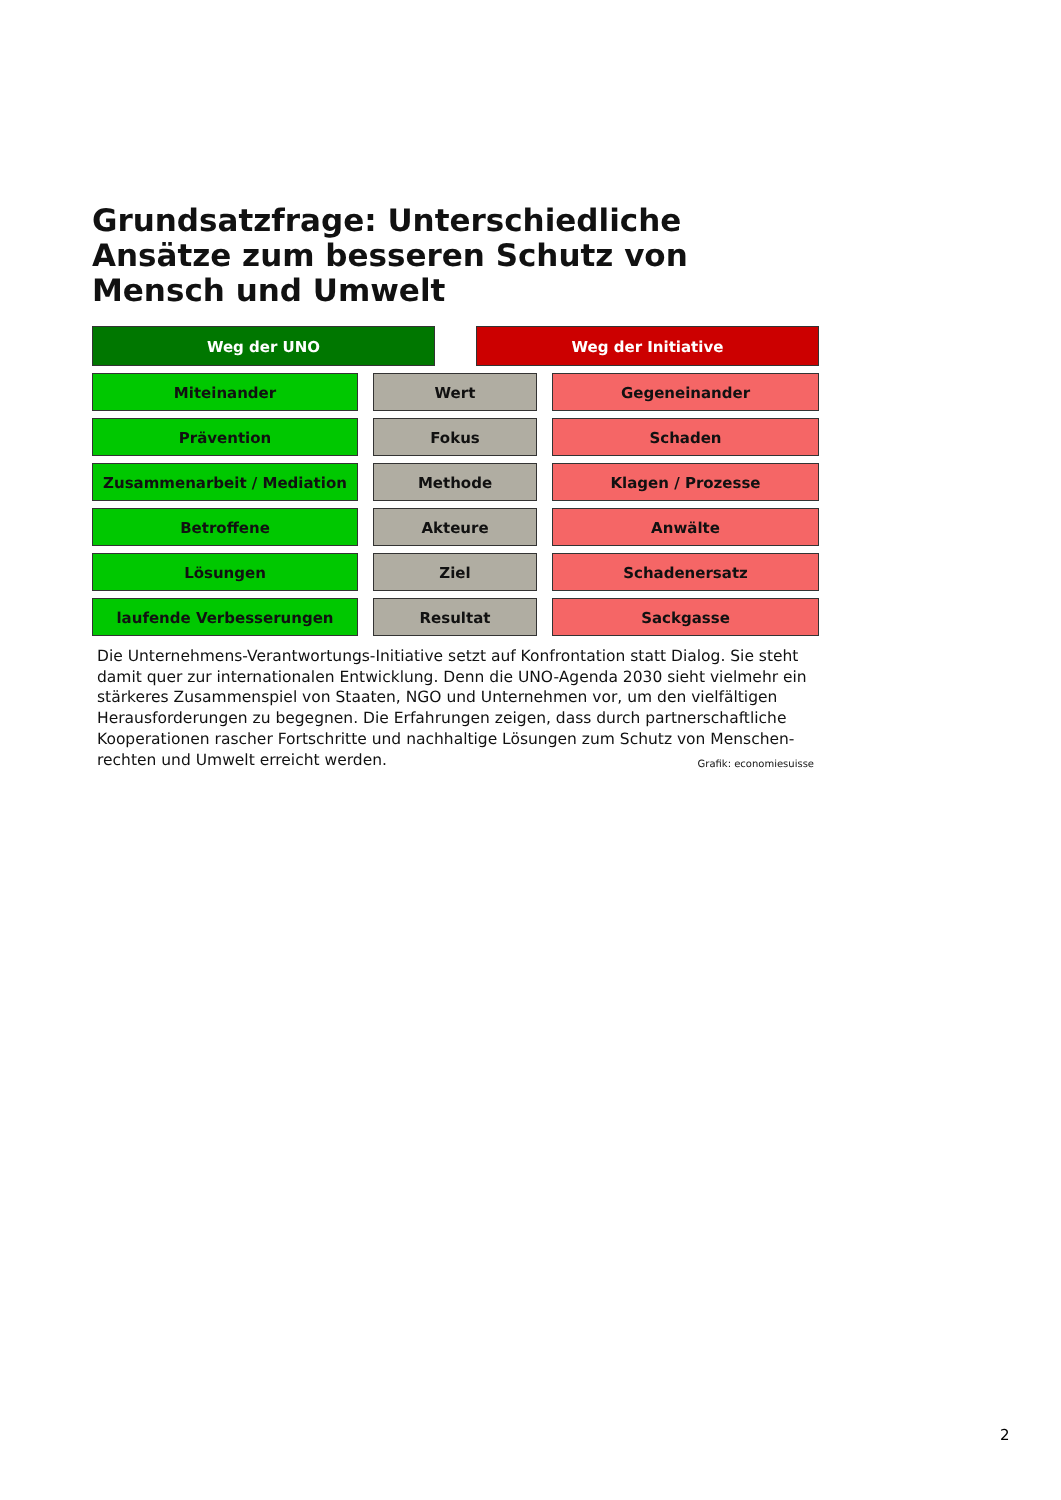Grundsatzfrage: Unterschiedliche Ansätze zum besseren Schutz von Mensch und Umwelt
Weg der UNO Weg der Initiative
Miteinander Wert Gegeneinander
Prävention Fokus Schaden
Zusammenarbeit / Mediation Methode Klagen / Prozesse
Betroffene Akteure Anwälte
Lösungen Ziel Schadenersatz
laufende Verbesserungen Resultat Sackgasse
Die Unternehmens-Verantwortungs-Initiative setzt auf Konfrontation statt Dialog. Sie steht damit quer zur internationalen Entwicklung. Denn die UNO-Agenda 2030 sieht vielmehr ein stärkeres Zusammenspiel von Staaten, NGO und Unternehmen vor, um den vielfältigen Herausforderungen zu begegnen. Die Erfahrungen zeigen, dass durch partnerschaftliche Kooperationen rascher Fortschritte und nachhaltige Lösungen zum Schutz von Menschen-rechten und Umwelt erreicht werden. Grafik: economiesuisse
2